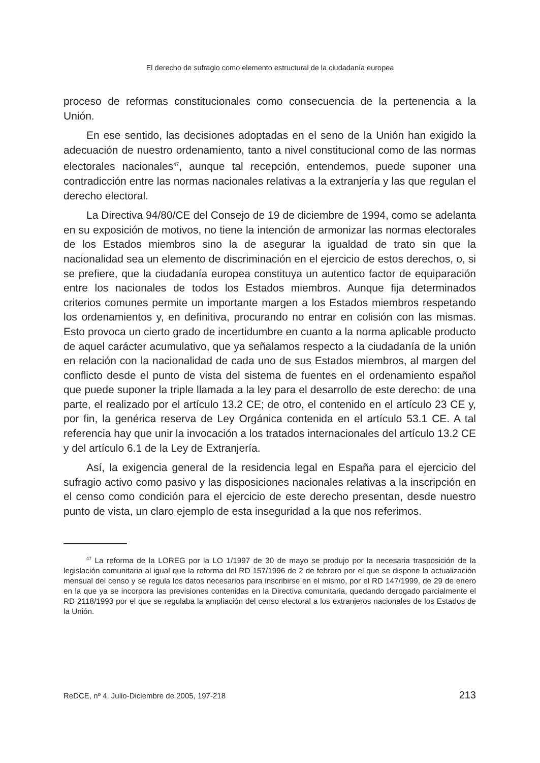El derecho de sufragio como elemento estructural de la ciudadanía europea
proceso de reformas constitucionales como consecuencia de la pertenencia a la Unión.
En ese sentido, las decisiones adoptadas en el seno de la Unión han exigido la adecuación de nuestro ordenamiento, tanto a nivel constitucional como de las normas electorales nacionales<sup>47</sup>, aunque tal recepción, entendemos, puede suponer una contradicción entre las normas nacionales relativas a la extranjería y las que regulan el derecho electoral.
La Directiva 94/80/CE del Consejo de 19 de diciembre de 1994, como se adelanta en su exposición de motivos, no tiene la intención de armonizar las normas electorales de los Estados miembros sino la de asegurar la igualdad de trato sin que la nacionalidad sea un elemento de discriminación en el ejercicio de estos derechos, o, si se prefiere, que la ciudadanía europea constituya un autentico factor de equiparación entre los nacionales de todos los Estados miembros. Aunque fija determinados criterios comunes permite un importante margen a los Estados miembros respetando los ordenamientos y, en definitiva, procurando no entrar en colisión con las mismas. Esto provoca un cierto grado de incertidumbre en cuanto a la norma aplicable producto de aquel carácter acumulativo, que ya señalamos respecto a la ciudadanía de la unión en relación con la nacionalidad de cada uno de sus Estados miembros, al margen del conflicto desde el punto de vista del sistema de fuentes en el ordenamiento español que puede suponer la triple llamada a la ley para el desarrollo de este derecho: de una parte, el realizado por el artículo 13.2 CE; de otro, el contenido en el artículo 23 CE y, por fin, la genérica reserva de Ley Orgánica contenida en el artículo 53.1 CE. A tal referencia hay que unir la invocación a los tratados internacionales del artículo 13.2 CE y del artículo 6.1 de la Ley de Extranjería.
Así, la exigencia general de la residencia legal en España para el ejercicio del sufragio activo como pasivo y las disposiciones nacionales relativas a la inscripción en el censo como condición para el ejercicio de este derecho presentan, desde nuestro punto de vista, un claro ejemplo de esta inseguridad a la que nos referimos.
<sup>47</sup> La reforma de la LOREG por la LO 1/1997 de 30 de mayo se produjo por la necesaria trasposición de la legislación comunitaria al igual que la reforma del RD 157/1996 de 2 de febrero por el que se dispone la actualización mensual del censo y se regula los datos necesarios para inscribirse en el mismo, por el RD 147/1999, de 29 de enero en la que ya se incorpora las previsiones contenidas en la Directiva comunitaria, quedando derogado parcialmente el RD 2118/1993 por el que se regulaba la ampliación del censo electoral a los extranjeros nacionales de los Estados de la Unión.
ReDCE, nº 4, Julio-Diciembre de 2005, 197-218 213